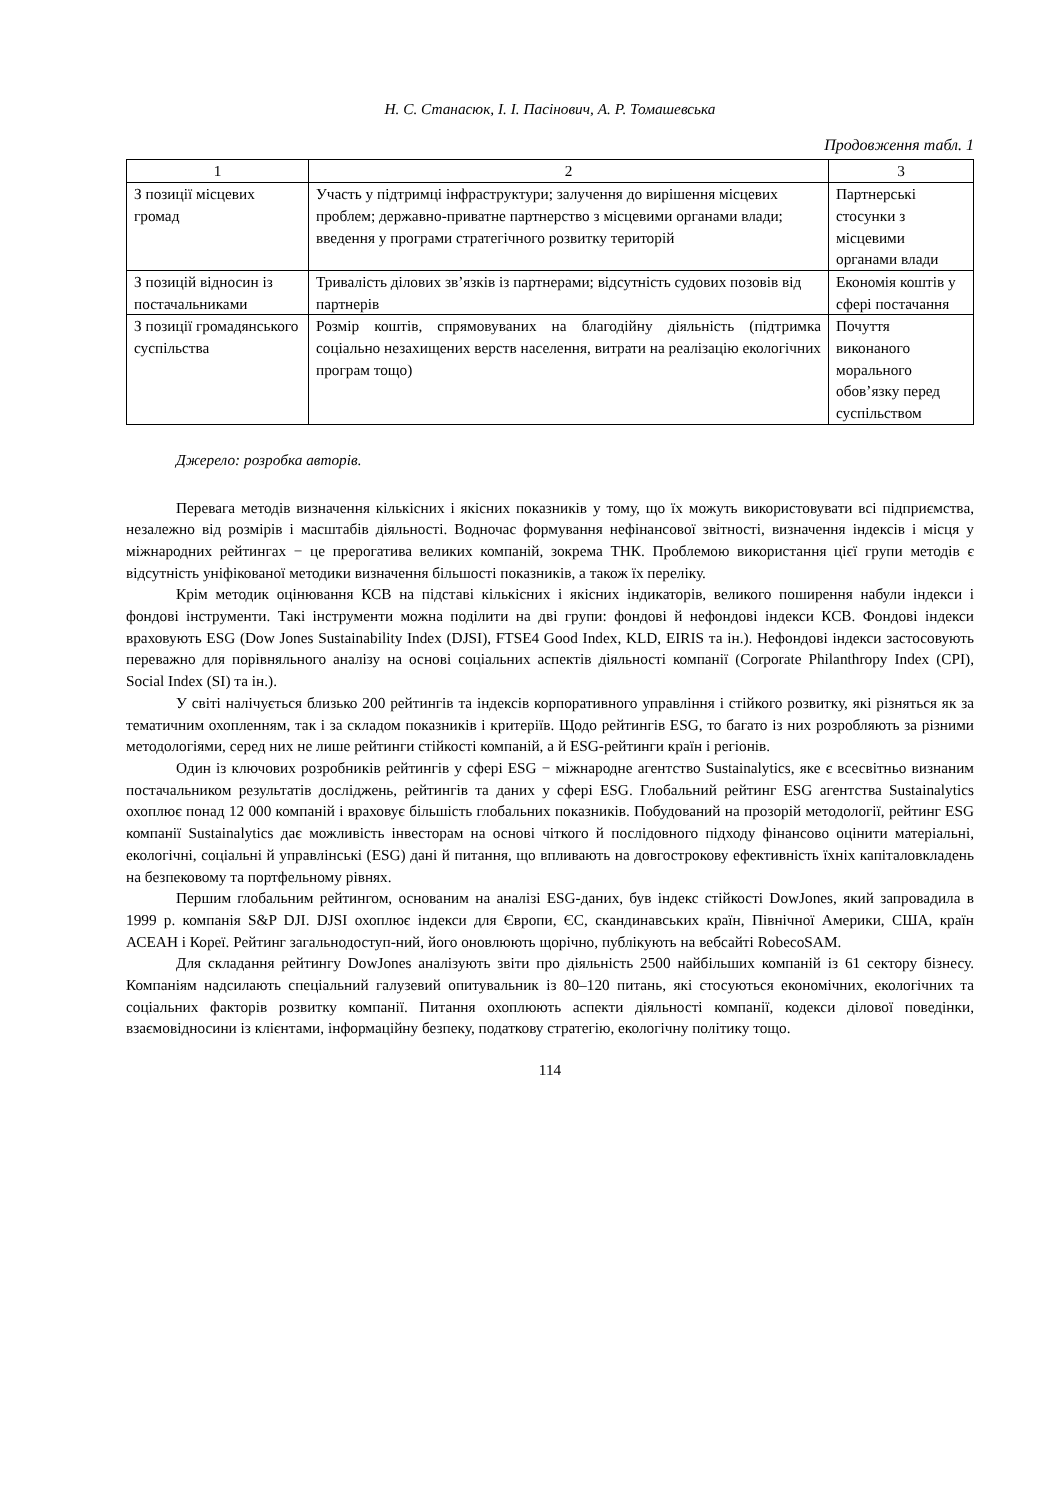Н. С. Станасюк, І. І. Пасінович, А. Р. Томашевська
Продовження табл. 1
| 1 | 2 | 3 |
| З позиції місцевих громад | Участь у підтримці інфраструктури; залучення до вирішення місцевих проблем; державно-приватне партнерство з місцевими органами влади; введення у програми стратегічного розвитку територій | Партнерські стосунки з місцевими органами влади |
| З позицій відносин із постачальниками | Тривалість ділових зв’язків із партнерами; відсутність судових позовів від партнерів | Економія коштів у сфері постачання |
| З позиції громадянського суспільства | Розмір коштів, спрямовуваних на благодійну діяльність (підтримка соціально незахищених верств населення, витрати на реалізацію екологічних програм тощо) | Почуття виконаного морального обов’язку перед суспільством |
Джерело: розробка авторів.
Перевага методів визначення кількісних і якісних показників у тому, що їх можуть використовувати всі підприємства, незалежно від розмірів і масштабів діяльності. Водночас формування нефінансової звітності, визначення індексів і місця у міжнародних рейтингах − це прерогатива великих компаній, зокрема ТНК. Проблемою використання цієї групи методів є відсутність уніфікованої методики визначення більшості показників, а також їх переліку.
Крім методик оцінювання КСВ на підставі кількісних і якісних індикаторів, великого поширення набули індекси і фондові інструменти. Такі інструменти можна поділити на дві групи: фондові й нефондові індекси КСВ. Фондові індекси враховують ESG (Dow Jones Sustainability Index (DJSI), FTSE4 Good Index, KLD, EIRIS та ін.). Нефондові індекси застосовують переважно для порівняльного аналізу на основі соціальних аспектів діяльності компанії (Corporate Philanthropy Index (CPI), Social Index (SI) та ін.).
У світі налічується близько 200 рейтингів та індексів корпоративного управління і стійкого розвитку, які різняться як за тематичним охопленням, так і за складом показників і критеріїв. Щодо рейтингів ESG, то багато із них розробляють за різними методологіями, серед них не лише рейтинги стійкості компаній, а й ESG-рейтинги країн і регіонів.
Один із ключових розробників рейтингів у сфері ESG − міжнародне агентство Sustainalytics, яке є всесвітньо визнаним постачальником результатів досліджень, рейтингів та даних у сфері ESG. Глобальний рейтинг ESG агентства Sustainalytics охоплює понад 12 000 компаній і враховує більшість глобальних показників. Побудований на прозорій методології, рейтинг ESG компанії Sustainalytics дає можливість інвесторам на основі чіткого й послідовного підходу фінансово оцінити матеріальні, екологічні, соціальні й управлінські (ESG) дані й питання, що впливають на довгострокову ефективність їхніх капіталовкладень на безпековому та портфельному рівнях.
Першим глобальним рейтингом, основаним на аналізі ESG-даних, був індекс стійкості DowJones, який запровадила в 1999 р. компанія S&P DJI. DJSI охоплює індекси для Європи, ЄС, скандинавських країн, Північної Америки, США, країн АСЕАН і Кореї. Рейтинг загальнодоступ-ний, його оновлюють щорічно, публікують на вебсайті RobecoSAM.
Для складання рейтингу DowJones аналізують звіти про діяльність 2500 найбільших компаній із 61 сектору бізнесу. Компаніям надсилають спеціальний галузевий опитувальник із 80–120 питань, які стосуються економічних, екологічних та соціальних факторів розвитку компанії. Питання охоплюють аспекти діяльності компанії, кодекси ділової поведінки, взаємовідносини із клієнтами, інформаційну безпеку, податкову стратегію, екологічну політику тощо.
114